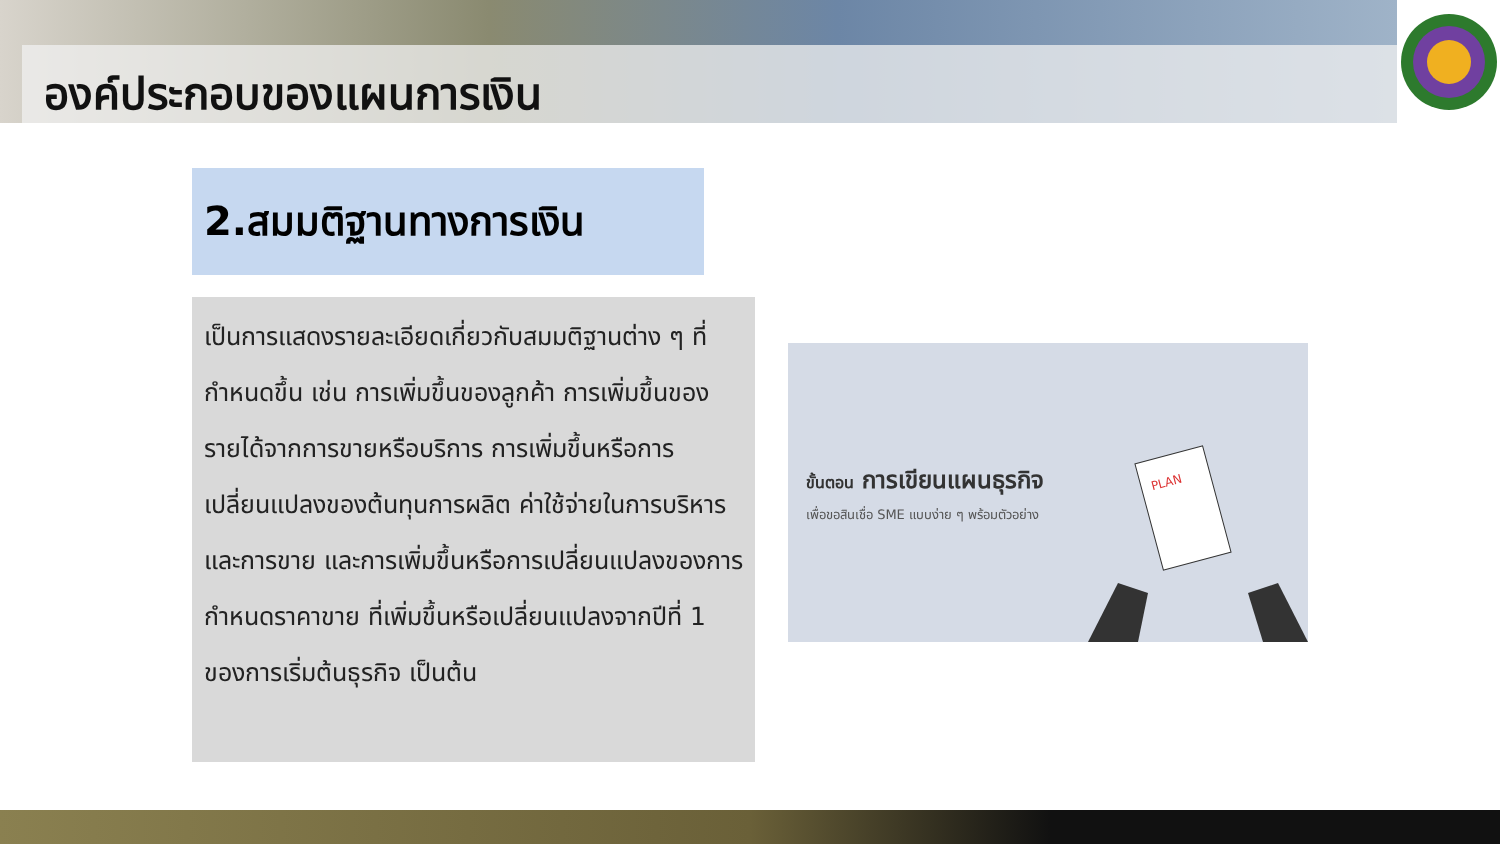องค์ประกอบของแผนการเงิน
2.สมมติฐานทางการเงิน
เป็นการแสดงรายละเอียดเกี่ยวกับสมมติฐานต่าง ๆ ที่กำหนดขึ้น เช่น การเพิ่มขึ้นของลูกค้า การเพิ่มขึ้นของรายได้จากการขายหรือบริการ การเพิ่มขึ้นหรือการเปลี่ยนแปลงของต้นทุนการผลิต ค่าใช้จ่ายในการบริหารและการขาย และการเพิ่มขึ้นหรือการเปลี่ยนแปลงของการกำหนดราคาขาย ที่เพิ่มขึ้นหรือเปลี่ยนแปลงจากปีที่ 1 ของการเริ่มต้นธุรกิจ เป็นต้น
ขั้นตอน การเขียนแผนธุรกิจ
เพื่อขอสินเชื่อ SME แบบง่าย ๆ พร้อมตัวอย่าง
PLAN